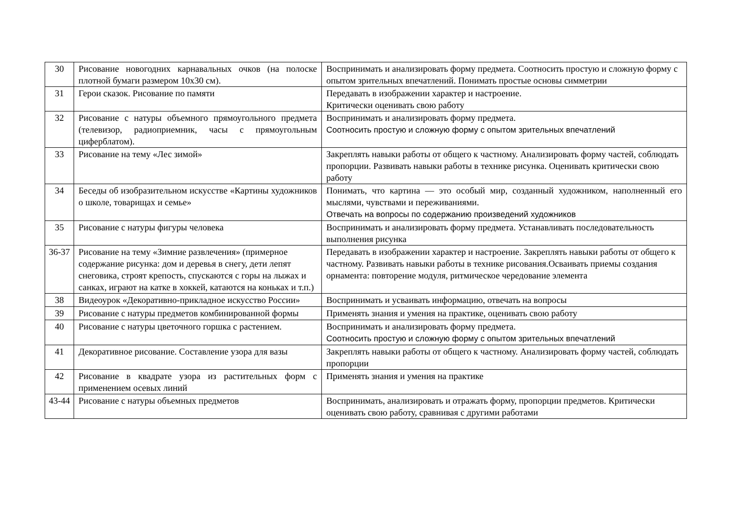| 30 | Рисование новогодних карнавальных очков (на полоске плотной бумаги размером 10x30 см). | Воспринимать и анализировать форму предмета. Соотносить простую и сложную форму с опытом зрительных впечатлений. Понимать простые основы симметрии |
| 31 | Герои сказок. Рисование по памяти | Передавать в изображении характер и настроение. Критически оценивать свою работу |
| 32 | Рисование с натуры объемного прямоугольного предмета (телевизор, радиоприемник, часы с прямоугольным циферблатом). | Воспринимать и анализировать форму предмета. Соотносить простую и сложную форму с опытом зрительных впечатлений |
| 33 | Рисование на тему «Лес зимой» | Закреплять навыки работы от общего к частному. Анализировать форму частей, соблюдать пропорции. Развивать навыки работы в технике рисунка. Оценивать критически свою работу |
| 34 | Беседы об изобразительном искусстве «Картины художников о школе, товарищах и семье» | Понимать, что картина — это особый мир, созданный художником, наполненный его мыслями, чувствами и переживаниями. Отвечать на вопросы по содержанию произведений художников |
| 35 | Рисование с натуры фигуры человека | Воспринимать и анализировать форму предмета. Устанавливать последовательность выполнения рисунка |
| 36-37 | Рисование на тему «Зимние развлечения» (примерное содержание рисунка: дом и деревья в снегу, дети лепят снеговика, строят крепость, спускаются с горы на лыжах и санках, играют на катке в хоккей, катаются на коньках и т.п.) | Передавать в изображении характер и настроение. Закреплять навыки работы от общего к частному. Развивать навыки работы в технике рисования.Осваивать приемы создания орнамента: повторение модуля, ритмическое чередование элемента |
| 38 | Видеоурок «Декоративно-прикладное искусство России» | Воспринимать и усваивать информацию, отвечать на вопросы |
| 39 | Рисование с натуры предметов комбинированной формы | Применять знания и умения на практике, оценивать свою работу |
| 40 | Рисование с натуры цветочного горшка с растением. | Воспринимать и анализировать форму предмета. Соотносить простую и сложную форму с опытом зрительных впечатлений |
| 41 | Декоративное рисование. Составление узора для вазы | Закреплять навыки работы от общего к частному. Анализировать форму частей, соблюдать пропорции |
| 42 | Рисование в квадрате узора из растительных форм с применением осевых линий | Применять знания и умения на практике |
| 43-44 | Рисование с натуры объемных предметов | Воспринимать, анализировать и отражать форму, пропорции предметов. Критически оценивать свою работу, сравнивая с другими работами |